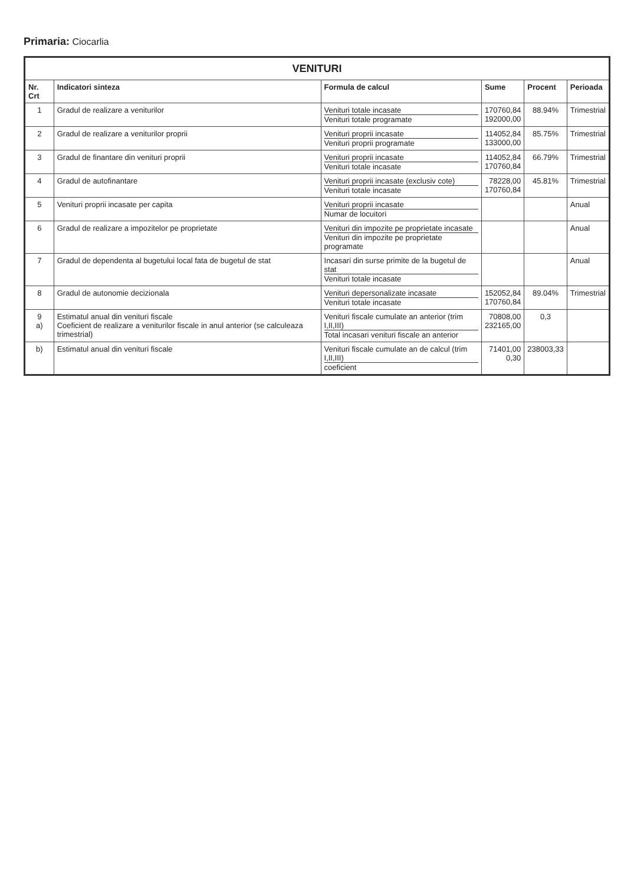Primaria: Ciocarlia
| VENITURI | | | | | |
| Nr. Crt | Indicatori sinteza | Formula de calcul | Sume | Procent | Perioada |
| 1 | Gradul de realizare a veniturilor | Venituri totale incasate Venituri totale programate | 170760,84 192000,00 | 88.94% | Trimestrial |
| 2 | Gradul de realizare a veniturilor proprii | Venituri proprii incasate Venituri proprii programate | 114052,84 133000,00 | 85.75% | Trimestrial |
| 3 | Gradul de finantare din venituri proprii | Venituri proprii incasate Venituri totale incasate | 114052,84 170760,84 | 66.79% | Trimestrial |
| 4 | Gradul de autofinantare | Venituri proprii incasate (exclusiv cote) Venituri totale incasate | 78228,00 170760,84 | 45.81% | Trimestrial |
| 5 | Venituri proprii incasate per capita | Venituri proprii incasate Numar de locuitori | | | Anual |
| 6 | Gradul de realizare a impozitelor pe proprietate | Venituri din impozite pe proprietate incasate Venituri din impozite pe proprietate programate | | | Anual |
| 7 | Gradul de dependenta al bugetului local fata de bugetul de stat | Incasari din surse primite de la bugetul de stat Venituri totale incasate | | | Anual |
| 8 | Gradul de autonomie decizionala | Venituri depersonalizate incasate Venituri totale incasate | 152052,84 170760,84 | 89.04% | Trimestrial |
| 9 a) | Estimatul anual din venituri fiscale Coeficient de realizare a veniturilor fiscale in anul anterior (se calculeaza trimestrial) | Venituri fiscale cumulate an anterior (trim I,II,III) Total incasari venituri fiscale an anterior | 70808,00 232165,00 | 0,3 | |
| b) | Estimatul anual din venituri fiscale | Venituri fiscale cumulate an de calcul (trim I,II,III) coeficient | 71401,00 0,30 | 238003,33 | |